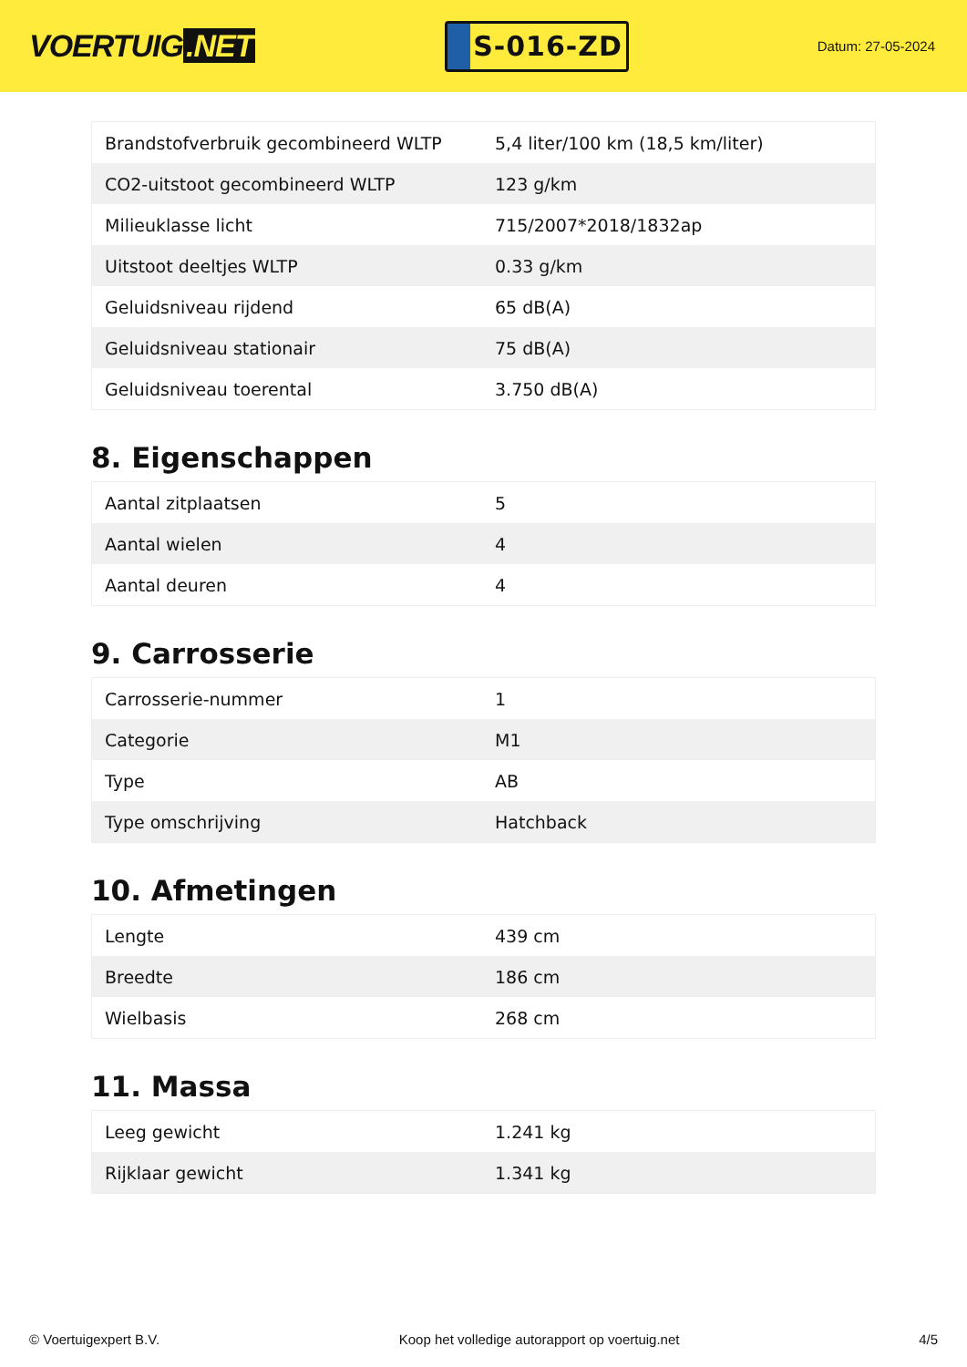VOERTUIG.NET
S-016-ZD
Datum: 27-05-2024
| Brandstofverbruik gecombineerd WLTP | 5,4 liter/100 km (18,5 km/liter) |
| CO2-uitstoot gecombineerd WLTP | 123 g/km |
| Milieuklasse licht | 715/2007*2018/1832ap |
| Uitstoot deeltjes WLTP | 0.33 g/km |
| Geluidsniveau rijdend | 65 dB(A) |
| Geluidsniveau stationair | 75 dB(A) |
| Geluidsniveau toerental | 3.750 dB(A) |
8. Eigenschappen
| Aantal zitplaatsen | 5 |
| Aantal wielen | 4 |
| Aantal deuren | 4 |
9. Carrosserie
| Carrosserie-nummer | 1 |
| Categorie | M1 |
| Type | AB |
| Type omschrijving | Hatchback |
10. Afmetingen
| Lengte | 439 cm |
| Breedte | 186 cm |
| Wielbasis | 268 cm |
11. Massa
| Leeg gewicht | 1.241 kg |
| Rijklaar gewicht | 1.341 kg |
© Voertuigexpert B.V. Koop het volledige autorapport op voertuig.net 4/5